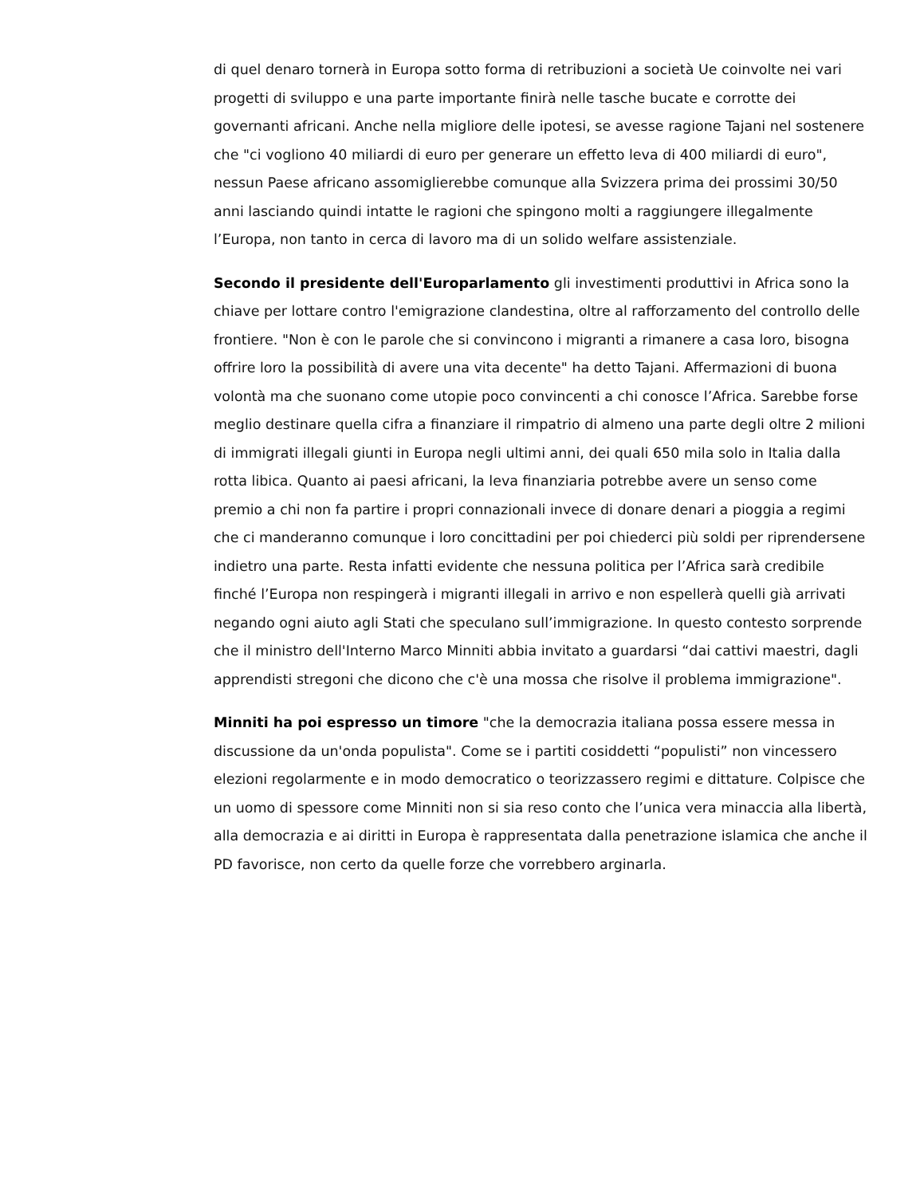di quel denaro tornerà in Europa sotto forma di retribuzioni a società Ue coinvolte nei vari progetti di sviluppo e una parte importante finirà nelle tasche bucate e corrotte dei governanti africani. Anche nella migliore delle ipotesi, se avesse ragione Tajani nel sostenere che "ci vogliono 40 miliardi di euro per generare un effetto leva di 400 miliardi di euro", nessun Paese africano assomiglierebbe comunque alla Svizzera prima dei prossimi 30/50 anni lasciando quindi intatte le ragioni che spingono molti a raggiungere illegalmente l’Europa, non tanto in cerca di lavoro ma di un solido welfare assistenziale.
Secondo il presidente dell'Europarlamento gli investimenti produttivi in Africa sono la chiave per lottare contro l'emigrazione clandestina, oltre al rafforzamento del controllo delle frontiere. "Non è con le parole che si convincono i migranti a rimanere a casa loro, bisogna offrire loro la possibilità di avere una vita decente" ha detto Tajani. Affermazioni di buona volontà ma che suonano come utopie poco convincenti a chi conosce l’Africa. Sarebbe forse meglio destinare quella cifra a finanziare il rimpatrio di almeno una parte degli oltre 2 milioni di immigrati illegali giunti in Europa negli ultimi anni, dei quali 650 mila solo in Italia dalla rotta libica. Quanto ai paesi africani, la leva finanziaria potrebbe avere un senso come premio a chi non fa partire i propri connazionali invece di donare denari a pioggia a regimi che ci manderanno comunque i loro concittadini per poi chiederci più soldi per riprendersene indietro una parte. Resta infatti evidente che nessuna politica per l’Africa sarà credibile finché l’Europa non respingerà i migranti illegali in arrivo e non espellerà quelli già arrivati negando ogni aiuto agli Stati che speculano sull’immigrazione. In questo contesto sorprende che il ministro dell'Interno Marco Minniti abbia invitato a guardarsi “dai cattivi maestri, dagli apprendisti stregoni che dicono che c'è una mossa che risolve il problema immigrazione".
Minniti ha poi espresso un timore "che la democrazia italiana possa essere messa in discussione da un'onda populista". Come se i partiti cosiddetti “populisti” non vincessero elezioni regolarmente e in modo democratico o teorizzassero regimi e dittature. Colpisce che un uomo di spessore come Minniti non si sia reso conto che l’unica vera minaccia alla libertà, alla democrazia e ai diritti in Europa è rappresentata dalla penetrazione islamica che anche il PD favorisce, non certo da quelle forze che vorrebbero arginarla.